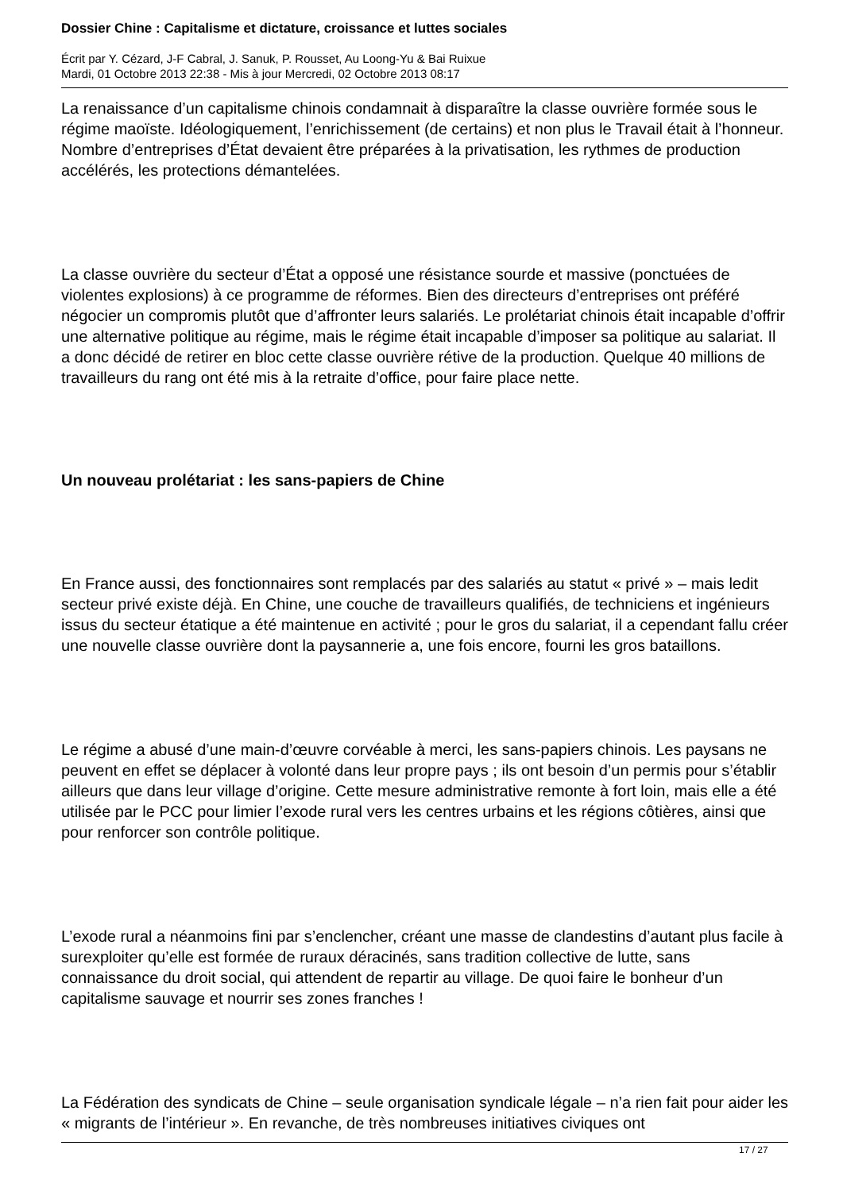Dossier Chine : Capitalisme et dictature, croissance et luttes sociales
Écrit par Y. Cézard, J-F Cabral, J. Sanuk, P. Rousset, Au Loong-Yu & Bai Ruixue
Mardi, 01 Octobre 2013 22:38 - Mis à jour Mercredi, 02 Octobre 2013 08:17
La renaissance d’un capitalisme chinois condamnait à disparaître la classe ouvrière formée sous le régime maoïste. Idéologiquement, l’enrichissement (de certains) et non plus le Travail était à l’honneur. Nombre d’entreprises d’État devaient être préparées à la privatisation, les rythmes de production accélérés, les protections démantelées.
La classe ouvrière du secteur d’État a opposé une résistance sourde et massive (ponctuées de violentes explosions) à ce programme de réformes. Bien des directeurs d’entreprises ont préféré négocier un compromis plutôt que d’affronter leurs salariés. Le prolétariat chinois était incapable d’offrir une alternative politique au régime, mais le régime était incapable d’imposer sa politique au salariat. Il a donc décidé de retirer en bloc cette classe ouvrière rétive de la production. Quelque 40 millions de travailleurs du rang ont été mis à la retraite d’office, pour faire place nette.
Un nouveau prolétariat : les sans-papiers de Chine
En France aussi, des fonctionnaires sont remplacés par des salariés au statut « privé » – mais ledit secteur privé existe déjà. En Chine, une couche de travailleurs qualifiés, de techniciens et ingénieurs issus du secteur étatique a été maintenue en activité ; pour le gros du salariat, il a cependant fallu créer une nouvelle classe ouvrière dont la paysannerie a, une fois encore, fourni les gros bataillons.
Le régime a abusé d’une main-d’œuvre corvéable à merci, les sans-papiers chinois. Les paysans ne peuvent en effet se déplacer à volonté dans leur propre pays ; ils ont besoin d’un permis pour s’établir ailleurs que dans leur village d’origine. Cette mesure administrative remonte à fort loin, mais elle a été utilisée par le PCC pour limier l’exode rural vers les centres urbains et les régions côtières, ainsi que pour renforcer son contrôle politique.
L’exode rural a néanmoins fini par s’enclencher, créant une masse de clandestins d’autant plus facile à surexploiter qu’elle est formée de ruraux déracinés, sans tradition collective de lutte, sans connaissance du droit social, qui attendent de repartir au village. De quoi faire le bonheur d’un capitalisme sauvage et nourrir ses zones franches !
La Fédération des syndicats de Chine – seule organisation syndicale légale – n’a rien fait pour aider les « migrants de l’intérieur ». En revanche, de très nombreuses initiatives civiques ont
17 / 27